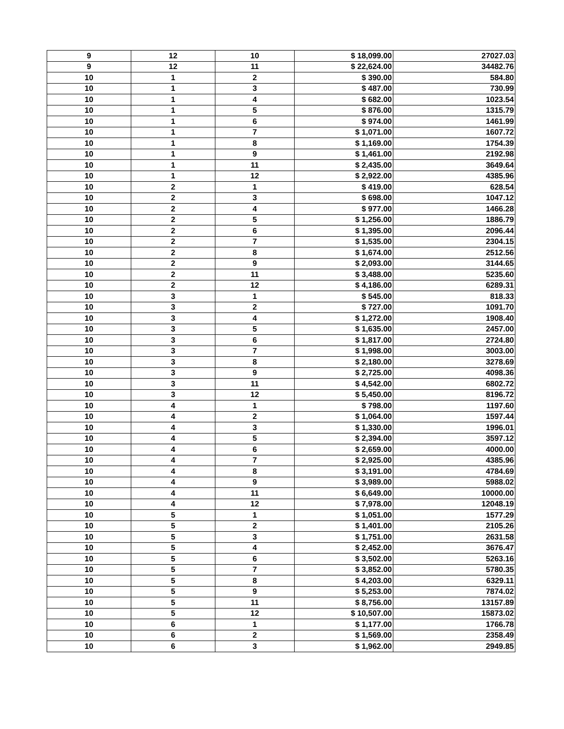| 9 | 12 | 10 | $ 18,099.00 | 27027.03 |
| 9 | 12 | 11 | $ 22,624.00 | 34482.76 |
| 10 | 1 | 2 | $ 390.00 | 584.80 |
| 10 | 1 | 3 | $ 487.00 | 730.99 |
| 10 | 1 | 4 | $ 682.00 | 1023.54 |
| 10 | 1 | 5 | $ 876.00 | 1315.79 |
| 10 | 1 | 6 | $ 974.00 | 1461.99 |
| 10 | 1 | 7 | $ 1,071.00 | 1607.72 |
| 10 | 1 | 8 | $ 1,169.00 | 1754.39 |
| 10 | 1 | 9 | $ 1,461.00 | 2192.98 |
| 10 | 1 | 11 | $ 2,435.00 | 3649.64 |
| 10 | 1 | 12 | $ 2,922.00 | 4385.96 |
| 10 | 2 | 1 | $ 419.00 | 628.54 |
| 10 | 2 | 3 | $ 698.00 | 1047.12 |
| 10 | 2 | 4 | $ 977.00 | 1466.28 |
| 10 | 2 | 5 | $ 1,256.00 | 1886.79 |
| 10 | 2 | 6 | $ 1,395.00 | 2096.44 |
| 10 | 2 | 7 | $ 1,535.00 | 2304.15 |
| 10 | 2 | 8 | $ 1,674.00 | 2512.56 |
| 10 | 2 | 9 | $ 2,093.00 | 3144.65 |
| 10 | 2 | 11 | $ 3,488.00 | 5235.60 |
| 10 | 2 | 12 | $ 4,186.00 | 6289.31 |
| 10 | 3 | 1 | $ 545.00 | 818.33 |
| 10 | 3 | 2 | $ 727.00 | 1091.70 |
| 10 | 3 | 4 | $ 1,272.00 | 1908.40 |
| 10 | 3 | 5 | $ 1,635.00 | 2457.00 |
| 10 | 3 | 6 | $ 1,817.00 | 2724.80 |
| 10 | 3 | 7 | $ 1,998.00 | 3003.00 |
| 10 | 3 | 8 | $ 2,180.00 | 3278.69 |
| 10 | 3 | 9 | $ 2,725.00 | 4098.36 |
| 10 | 3 | 11 | $ 4,542.00 | 6802.72 |
| 10 | 3 | 12 | $ 5,450.00 | 8196.72 |
| 10 | 4 | 1 | $ 798.00 | 1197.60 |
| 10 | 4 | 2 | $ 1,064.00 | 1597.44 |
| 10 | 4 | 3 | $ 1,330.00 | 1996.01 |
| 10 | 4 | 5 | $ 2,394.00 | 3597.12 |
| 10 | 4 | 6 | $ 2,659.00 | 4000.00 |
| 10 | 4 | 7 | $ 2,925.00 | 4385.96 |
| 10 | 4 | 8 | $ 3,191.00 | 4784.69 |
| 10 | 4 | 9 | $ 3,989.00 | 5988.02 |
| 10 | 4 | 11 | $ 6,649.00 | 10000.00 |
| 10 | 4 | 12 | $ 7,978.00 | 12048.19 |
| 10 | 5 | 1 | $ 1,051.00 | 1577.29 |
| 10 | 5 | 2 | $ 1,401.00 | 2105.26 |
| 10 | 5 | 3 | $ 1,751.00 | 2631.58 |
| 10 | 5 | 4 | $ 2,452.00 | 3676.47 |
| 10 | 5 | 6 | $ 3,502.00 | 5263.16 |
| 10 | 5 | 7 | $ 3,852.00 | 5780.35 |
| 10 | 5 | 8 | $ 4,203.00 | 6329.11 |
| 10 | 5 | 9 | $ 5,253.00 | 7874.02 |
| 10 | 5 | 11 | $ 8,756.00 | 13157.89 |
| 10 | 5 | 12 | $ 10,507.00 | 15873.02 |
| 10 | 6 | 1 | $ 1,177.00 | 1766.78 |
| 10 | 6 | 2 | $ 1,569.00 | 2358.49 |
| 10 | 6 | 3 | $ 1,962.00 | 2949.85 |